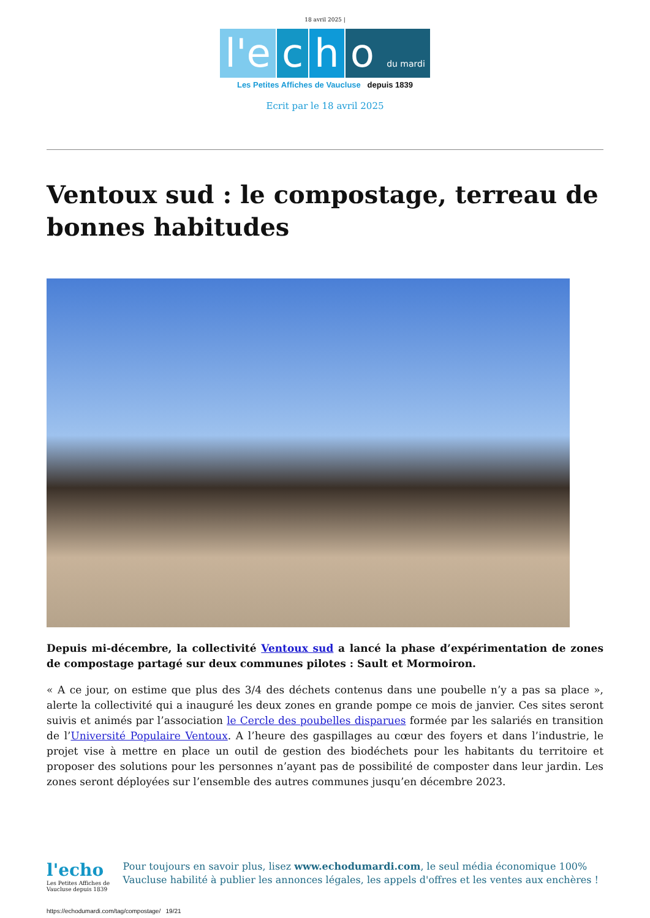18 avril 2025 |
l'e c h o du mardi
Les Petites Affiches de Vaucluse depuis 1839
Ecrit par le 18 avril 2025
Ventoux sud : le compostage, terreau de bonnes habitudes
Depuis mi-décembre, la collectivité Ventoux sud a lancé la phase d’expérimentation de zones de compostage partagé sur deux communes pilotes : Sault et Mormoiron.
« A ce jour, on estime que plus des 3/4 des déchets contenus dans une poubelle n’y a pas sa place », alerte la collectivité qui a inauguré les deux zones en grande pompe ce mois de janvier. Ces sites seront suivis et animés par l’association le Cercle des poubelles disparues formée par les salariés en transition de l’Université Populaire Ventoux. A l’heure des gaspillages au cœur des foyers et dans l’industrie, le projet vise à mettre en place un outil de gestion des biodéchets pour les habitants du territoire et proposer des solutions pour les personnes n’ayant pas de possibilité de composter dans leur jardin. Les zones seront déployées sur l’ensemble des autres communes jusqu’en décembre 2023.
l'echo
Les Petites Affiches de Vaucluse depuis 1839
Pour toujours en savoir plus, lisez www.echodumardi.com, le seul média économique 100% Vaucluse habilité à publier les annonces légales, les appels d'offres et les ventes aux enchères !
https://echodumardi.com/tag/compostage/ 19/21